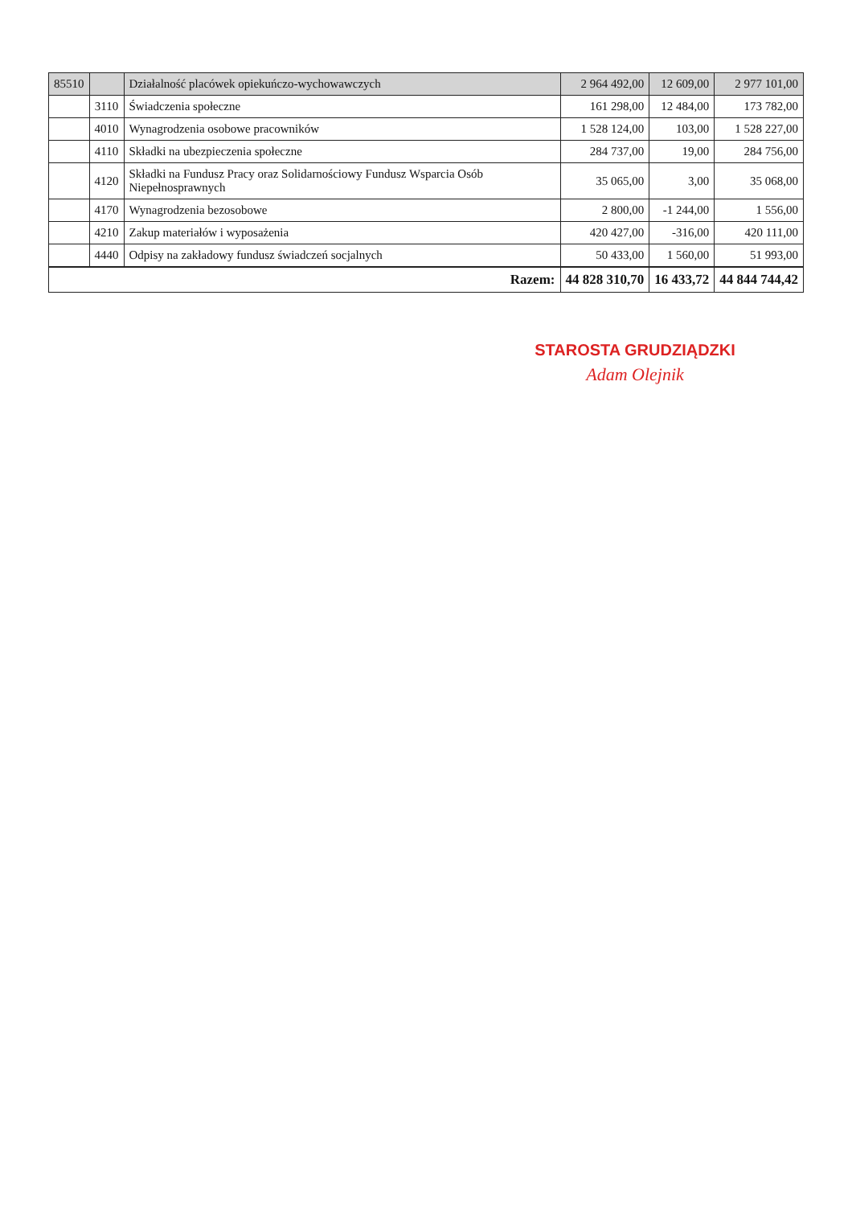| 85510 | | Działalność placówek opiekuńczo-wychowawczych | 2 964 492,00 | 12 609,00 | 2 977 101,00 |
| | 3110 | Świadczenia społeczne | 161 298,00 | 12 484,00 | 173 782,00 |
| | 4010 | Wynagrodzenia osobowe pracowników | 1 528 124,00 | 103,00 | 1 528 227,00 |
| | 4110 | Składki na ubezpieczenia społeczne | 284 737,00 | 19,00 | 284 756,00 |
| | 4120 | Składki na Fundusz Pracy oraz Solidarnościowy Fundusz Wsparcia Osób Niepełnosprawnych | 35 065,00 | 3,00 | 35 068,00 |
| | 4170 | Wynagrodzenia bezosobowe | 2 800,00 | -1 244,00 | 1 556,00 |
| | 4210 | Zakup materiałów i wyposażenia | 420 427,00 | -316,00 | 420 111,00 |
| | 4440 | Odpisy na zakładowy fundusz świadczeń socjalnych | 50 433,00 | 1 560,00 | 51 993,00 |
| Razem: | | | 44 828 310,70 | 16 433,72 | 44 844 744,42 |
STAROSTA GRUDZIĄDZKI
Adam Olejnik